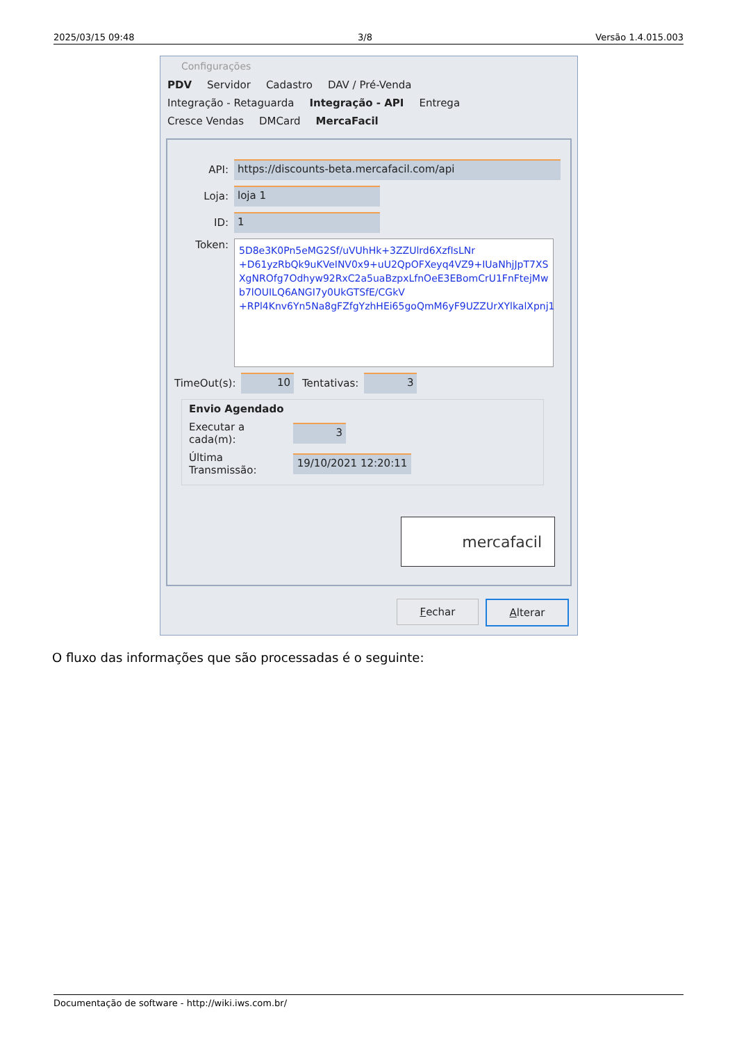2025/03/15 09:48 3/8 Versão 1.4.015.003
Configurações
PDV Servidor Cadastro DAV / Pré-Venda
Integração - Retaguarda Integração - API Entrega
Cresce Vendas DMCard MercaFacil
API:
https://discounts-beta.mercafacil.com/api
Loja:
loja 1
ID:
1
Token:
5D8e3K0Pn5eMG2Sf/uVUhHk+3ZZUlrd6XzfIsLNr +D61yzRbQk9uKVeINV0x9+uU2QpOFXeyq4VZ9+IUaNhjJpT7XS XgNROfg7Odhyw92RxC2a5uaBzpxLfnOeE3EBomCrU1FnFtejMw b7lOUILQ6ANGI7y0UkGTSfE/CGkV +RPl4Knv6Yn5Na8gFZfgYzhHEi65goQmM6yF9UZZUrXYlkalXpnj1
TimeOut(s):
10
Tentativas:
3
Envio Agendado
Executar a cada(m):
3
Última Transmissão:
19/10/2021 12:20:11
mercafacil
Fechar Alterar
O fluxo das informações que são processadas é o seguinte:
Documentação de software - http://wiki.iws.com.br/